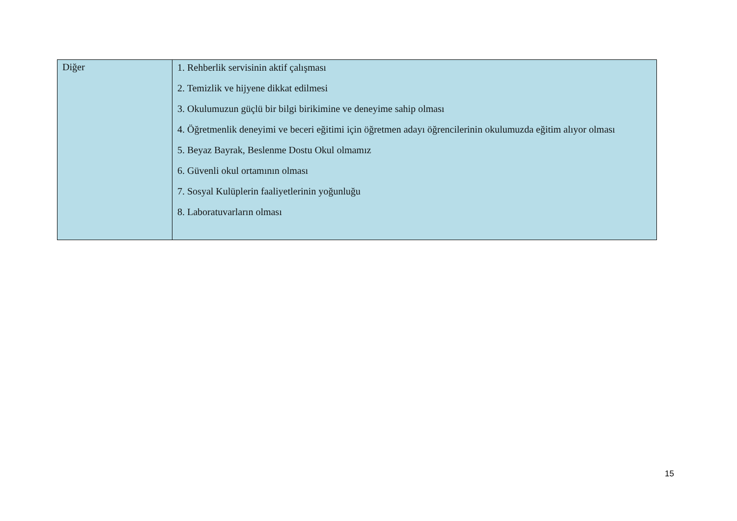| Diğer | 1. Rehberlik servisinin aktif çalışması 2. Temizlik ve hijyene dikkat edilmesi 3. Okulumuzun güçlü bir bilgi birikimine ve deneyime sahip olması 4. Öğretmenlik deneyimi ve beceri eğitimi için öğretmen adayı öğrencilerinin okulumuzda eğitim alıyor olması 5. Beyaz Bayrak, Beslenme Dostu Okul olmamız 6. Güvenli okul ortamının olması 7. Sosyal Kulüplerin faaliyetlerinin yoğunluğu 8. Laboratuvarların olması |
15